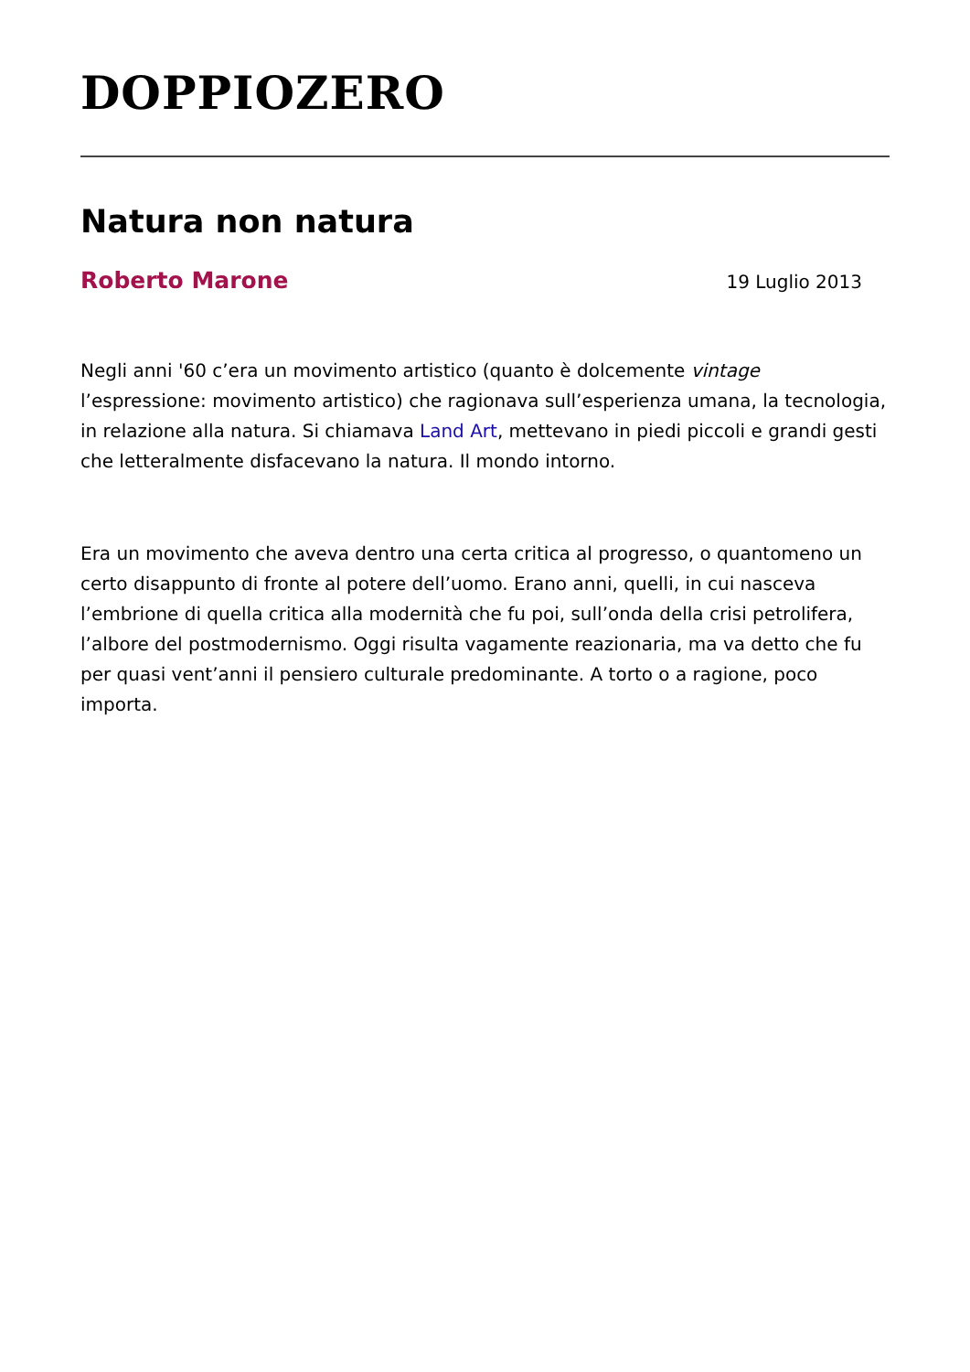DOPPIOZERO
Natura non natura
Roberto Marone 19 Luglio 2013
Negli anni '60 c’era un movimento artistico (quanto è dolcemente vintage l’espressione: movimento artistico) che ragionava sull’esperienza umana, la tecnologia, in relazione alla natura. Si chiamava Land Art, mettevano in piedi piccoli e grandi gesti che letteralmente disfacevano la natura. Il mondo intorno.
Era un movimento che aveva dentro una certa critica al progresso, o quantomeno un certo disappunto di fronte al potere dell’uomo. Erano anni, quelli, in cui nasceva l’embrione di quella critica alla modernità che fu poi, sull’onda della crisi petrolifera, l’albore del postmodernismo. Oggi risulta vagamente reazionaria, ma va detto che fu per quasi vent’anni il pensiero culturale predominante. A torto o a ragione, poco importa.